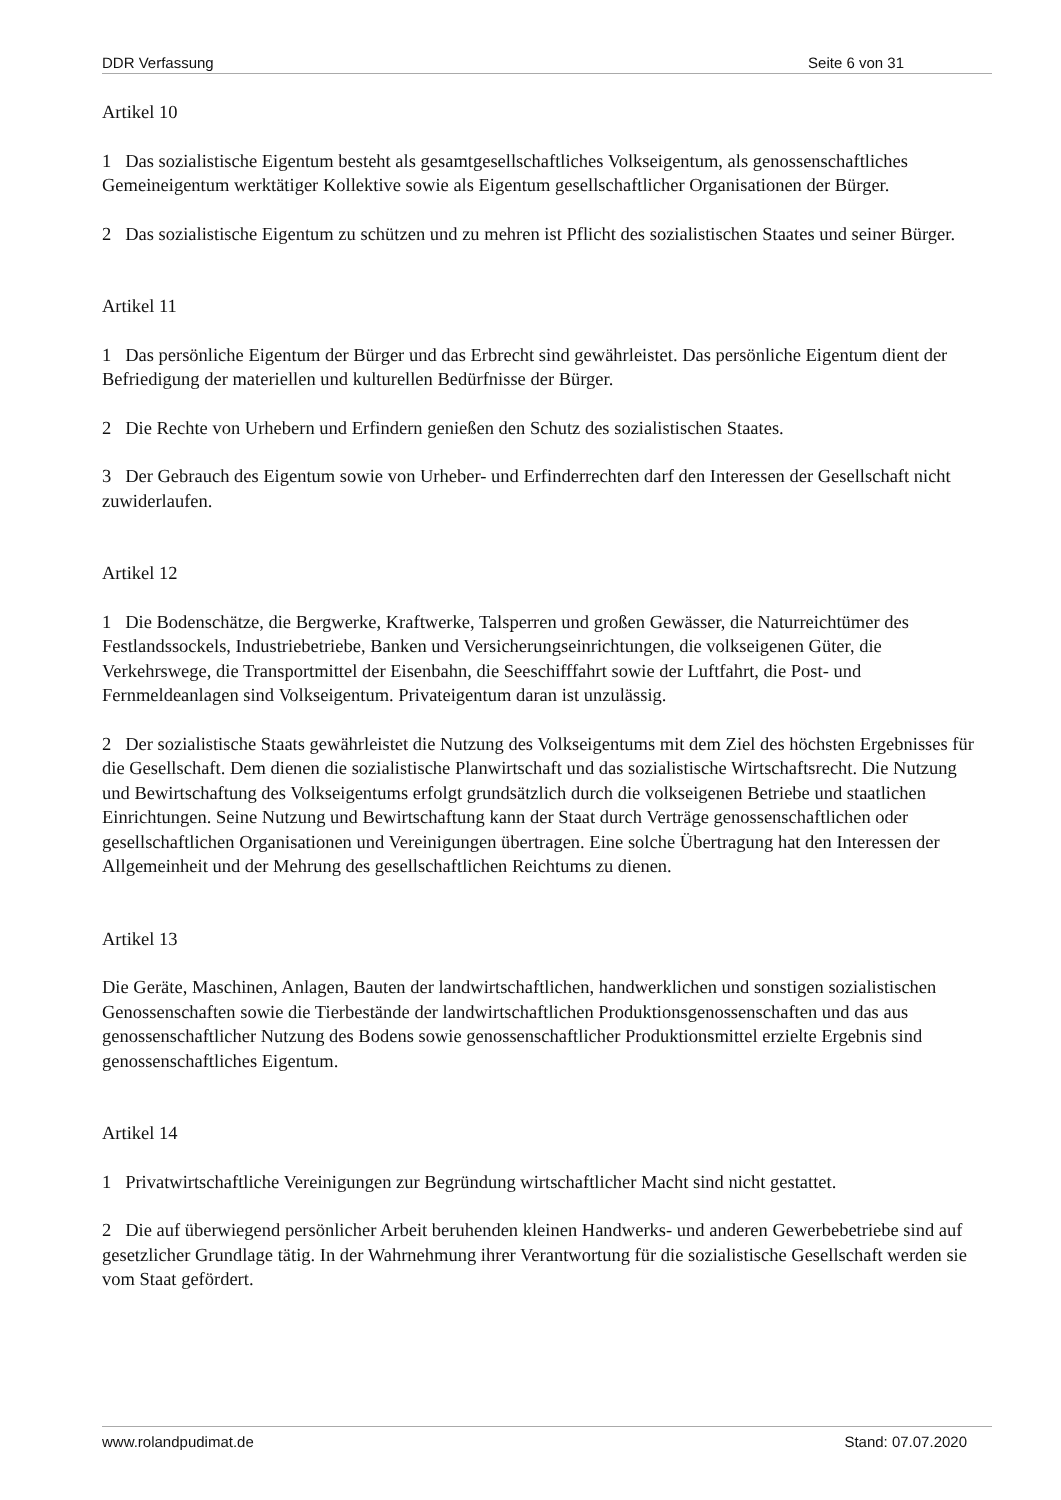DDR Verfassung Seite 6 von 31
Artikel 10
1 Das sozialistische Eigentum besteht als gesamtgesellschaftliches Volkseigentum, als genossenschaftliches Gemeineigentum werktätiger Kollektive sowie als Eigentum gesellschaftlicher Organisationen der Bürger.
2 Das sozialistische Eigentum zu schützen und zu mehren ist Pflicht des sozialistischen Staates und seiner Bürger.
Artikel 11
1 Das persönliche Eigentum der Bürger und das Erbrecht sind gewährleistet. Das persönliche Eigentum dient der Befriedigung der materiellen und kulturellen Bedürfnisse der Bürger.
2 Die Rechte von Urhebern und Erfindern genießen den Schutz des sozialistischen Staates.
3 Der Gebrauch des Eigentum sowie von Urheber- und Erfinderrechten darf den Interessen der Gesellschaft nicht zuwiderlaufen.
Artikel 12
1 Die Bodenschätze, die Bergwerke, Kraftwerke, Talsperren und großen Gewässer, die Naturreichtümer des Festlandssockels, Industriebetriebe, Banken und Versicherungseinrichtungen, die volkseigenen Güter, die Verkehrswege, die Transportmittel der Eisenbahn, die Seeschifffahrt sowie der Luftfahrt, die Post- und Fernmeldeanlagen sind Volkseigentum. Privateigentum daran ist unzulässig.
2 Der sozialistische Staats gewährleistet die Nutzung des Volkseigentums mit dem Ziel des höchsten Ergebnisses für die Gesellschaft. Dem dienen die sozialistische Planwirtschaft und das sozialistische Wirtschaftsrecht. Die Nutzung und Bewirtschaftung des Volkseigentums erfolgt grundsätzlich durch die volkseigenen Betriebe und staatlichen Einrichtungen. Seine Nutzung und Bewirtschaftung kann der Staat durch Verträge genossenschaftlichen oder gesellschaftlichen Organisationen und Vereinigungen übertragen. Eine solche Übertragung hat den Interessen der Allgemeinheit und der Mehrung des gesellschaftlichen Reichtums zu dienen.
Artikel 13
Die Geräte, Maschinen, Anlagen, Bauten der landwirtschaftlichen, handwerklichen und sonstigen sozialistischen Genossenschaften sowie die Tierbestände der landwirtschaftlichen Produktionsgenossenschaften und das aus genossenschaftlicher Nutzung des Bodens sowie genossenschaftlicher Produktionsmittel erzielte Ergebnis sind genossenschaftliches Eigentum.
Artikel 14
1 Privatwirtschaftliche Vereinigungen zur Begründung wirtschaftlicher Macht sind nicht gestattet.
2 Die auf überwiegend persönlicher Arbeit beruhenden kleinen Handwerks- und anderen Gewerbebetriebe sind auf gesetzlicher Grundlage tätig. In der Wahrnehmung ihrer Verantwortung für die sozialistische Gesellschaft werden sie vom Staat gefördert.
www.rolandpudimat.de Stand: 07.07.2020